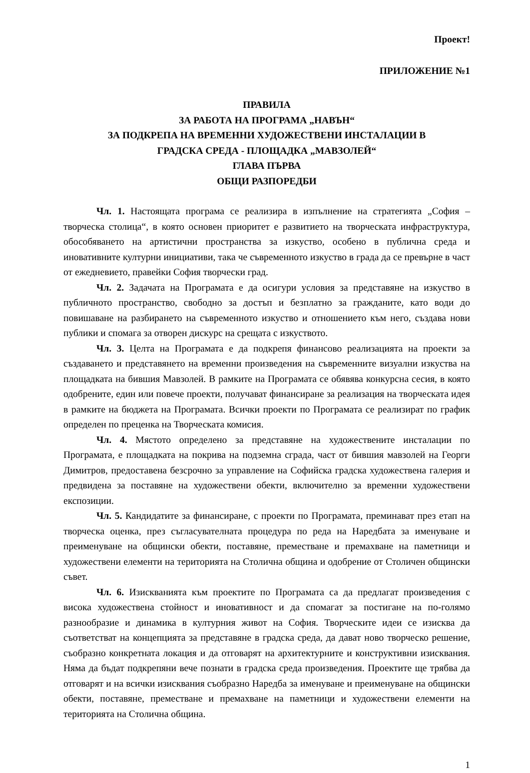Проект!
ПРИЛОЖЕНИЕ №1
ПРАВИЛА
ЗА РАБОТА НА ПРОГРАМА „НАВЪН“
ЗА ПОДКРЕПА НА ВРЕМЕННИ ХУДОЖЕСТВЕНИ ИНСТАЛАЦИИ В
ГРАДСКА СРЕДА - ПЛОЩАДКА „МАВЗОЛЕЙ“
ГЛАВА ПЪРВА
ОБЩИ РАЗПОРЕДБИ
Чл. 1. Настоящата програма се реализира в изпълнение на стратегията „София – творческа столица“, в която основен приоритет е развитието на творческата инфраструктура, обособяването на артистични пространства за изкуство, особено в публична среда и иновативните културни инициативи, така че съвременното изкуство в града да се превърне в част от ежедневието, правейки София творчески град.
Чл. 2. Задачата на Програмата е да осигури условия за представяне на изкуство в публичното пространство, свободно за достъп и безплатно за гражданите, като води до повишаване на разбирането на съвременното изкуство и отношението към него, създава нови публики и спомага за отворен дискурс на срещата с изкуството.
Чл. 3. Целта на Програмата е да подкрепя финансово реализацията на проекти за създаването и представянето на временни произведения на съвременните визуални изкуства на площадката на бившия Мавзолей. В рамките на Програмата се обявява конкурсна сесия, в която одобрените, един или повече проекти, получават финансиране за реализация на творческата идея в рамките на бюджета на Програмата. Всички проекти по Програмата се реализират по график определен по преценка на Творческата комисия.
Чл. 4. Мястото определено за представяне на художествените инсталации по Програмата, е площадката на покрива на подземна сграда, част от бившия мавзолей на Георги Димитров, предоставена безсрочно за управление на Софийска градска художествена галерия и предвидена за поставяне на художествени обекти, включително за временни художествени експозиции.
Чл. 5. Кандидатите за финансиране, с проекти по Програмата, преминават през етап на творческа оценка, през съгласувателната процедура по реда на Наредбата за именуване и преименуване на общински обекти, поставяне, преместване и премахване на паметници и художествени елементи на територията на Столична община и одобрение от Столичен общински съвет.
Чл. 6. Изискванията към проектите по Програмата са да предлагат произведения с висока художествена стойност и иновативност и да спомагат за постигане на по-голямо разнообразие и динамика в културния живот на София. Творческите идеи се изисква да съответстват на концепцията за представяне в градска среда, да дават ново творческо решение, съобразно конкретната локация и да отговарят на архитектурните и конструктивни изисквания. Няма да бъдат подкрепяни вече познати в градска среда произведения. Проектите ще трябва да отговарят и на всички изисквания съобразно Наредба за именуване и преименуване на общински обекти, поставяне, преместване и премахване на паметници и художествени елементи на територията на Столична община.
1